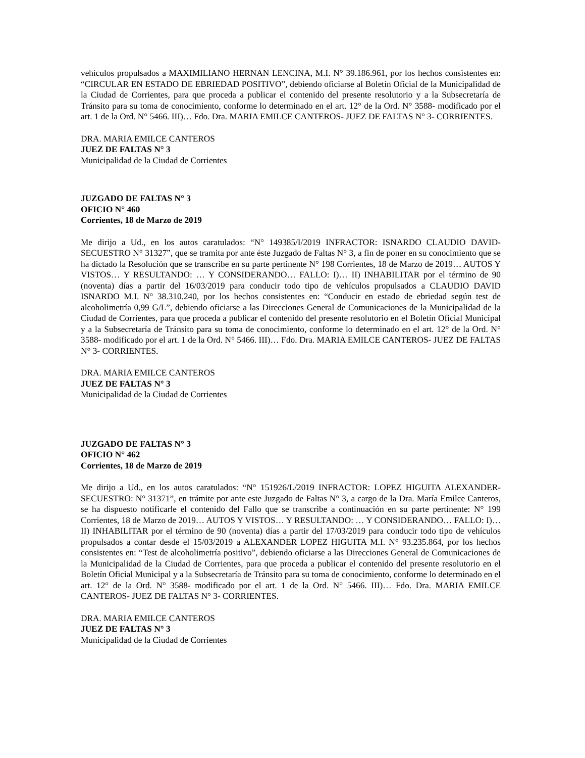vehículos propulsados a MAXIMILIANO HERNAN LENCINA, M.I. N° 39.186.961, por los hechos consistentes en: “CIRCULAR EN ESTADO DE EBRIEDAD POSITIVO”, debiendo oficiarse al Boletín Oficial de la Municipalidad de la Ciudad de Corrientes, para que proceda a publicar el contenido del presente resolutorio y a la Subsecretaría de Tránsito para su toma de conocimiento, conforme lo determinado en el art. 12° de la Ord. N° 3588- modificado por el art. 1 de la Ord. N° 5466. III)… Fdo. Dra. MARIA EMILCE CANTEROS- JUEZ DE FALTAS N° 3- CORRIENTES.
DRA. MARIA EMILCE CANTEROS
JUEZ DE FALTAS N° 3
Municipalidad de la Ciudad de Corrientes
JUZGADO DE FALTAS N° 3
OFICIO N° 460
Corrientes, 18 de Marzo de 2019
Me dirijo a Ud., en los autos caratulados: “N° 149385/I/2019 INFRACTOR: ISNARDO CLAUDIO DAVID- SECUESTRO N° 31327”, que se tramita por ante éste Juzgado de Faltas N° 3, a fin de poner en su conocimiento que se ha dictado la Resolución que se transcribe en su parte pertinente N° 198 Corrientes, 18 de Marzo de 2019… AUTOS Y VISTOS… Y RESULTANDO: … Y CONSIDERANDO… FALLO: I)… II) INHABILITAR por el término de 90 (noventa) días a partir del 16/03/2019 para conducir todo tipo de vehículos propulsados a CLAUDIO DAVID ISNARDO M.I. N° 38.310.240, por los hechos consistentes en: “Conducir en estado de ebriedad según test de alcoholimetría 0,99 G/L”, debiendo oficiarse a las Direcciones General de Comunicaciones de la Municipalidad de la Ciudad de Corrientes, para que proceda a publicar el contenido del presente resolutorio en el Boletín Oficial Municipal y a la Subsecretaría de Tránsito para su toma de conocimiento, conforme lo determinado en el art. 12° de la Ord. N° 3588- modificado por el art. 1 de la Ord. N° 5466. III)… Fdo. Dra. MARIA EMILCE CANTEROS- JUEZ DE FALTAS N° 3- CORRIENTES.
DRA. MARIA EMILCE CANTEROS
JUEZ DE FALTAS N° 3
Municipalidad de la Ciudad de Corrientes
JUZGADO DE FALTAS N° 3
OFICIO N° 462
Corrientes, 18 de Marzo de 2019
Me dirijo a Ud., en los autos caratulados: “N° 151926/L/2019 INFRACTOR: LOPEZ HIGUITA ALEXANDER- SECUESTRO: N° 31371”, en trámite por ante este Juzgado de Faltas N° 3, a cargo de la Dra. María Emilce Canteros, se ha dispuesto notificarle el contenido del Fallo que se transcribe a continuación en su parte pertinente: N° 199 Corrientes, 18 de Marzo de 2019… AUTOS Y VISTOS… Y RESULTANDO: … Y CONSIDERANDO… FALLO: I)… II) INHABILITAR por el término de 90 (noventa) días a partir del 17/03/2019 para conducir todo tipo de vehículos propulsados a contar desde el 15/03/2019 a ALEXANDER LOPEZ HIGUITA M.I. N° 93.235.864, por los hechos consistentes en: “Test de alcoholimetría positivo”, debiendo oficiarse a las Direcciones General de Comunicaciones de la Municipalidad de la Ciudad de Corrientes, para que proceda a publicar el contenido del presente resolutorio en el Boletín Oficial Municipal y a la Subsecretaría de Tránsito para su toma de conocimiento, conforme lo determinado en el art. 12° de la Ord. N° 3588- modificado por el art. 1 de la Ord. N° 5466. III)… Fdo. Dra. MARIA EMILCE CANTEROS- JUEZ DE FALTAS N° 3- CORRIENTES.
DRA. MARIA EMILCE CANTEROS
JUEZ DE FALTAS N° 3
Municipalidad de la Ciudad de Corrientes